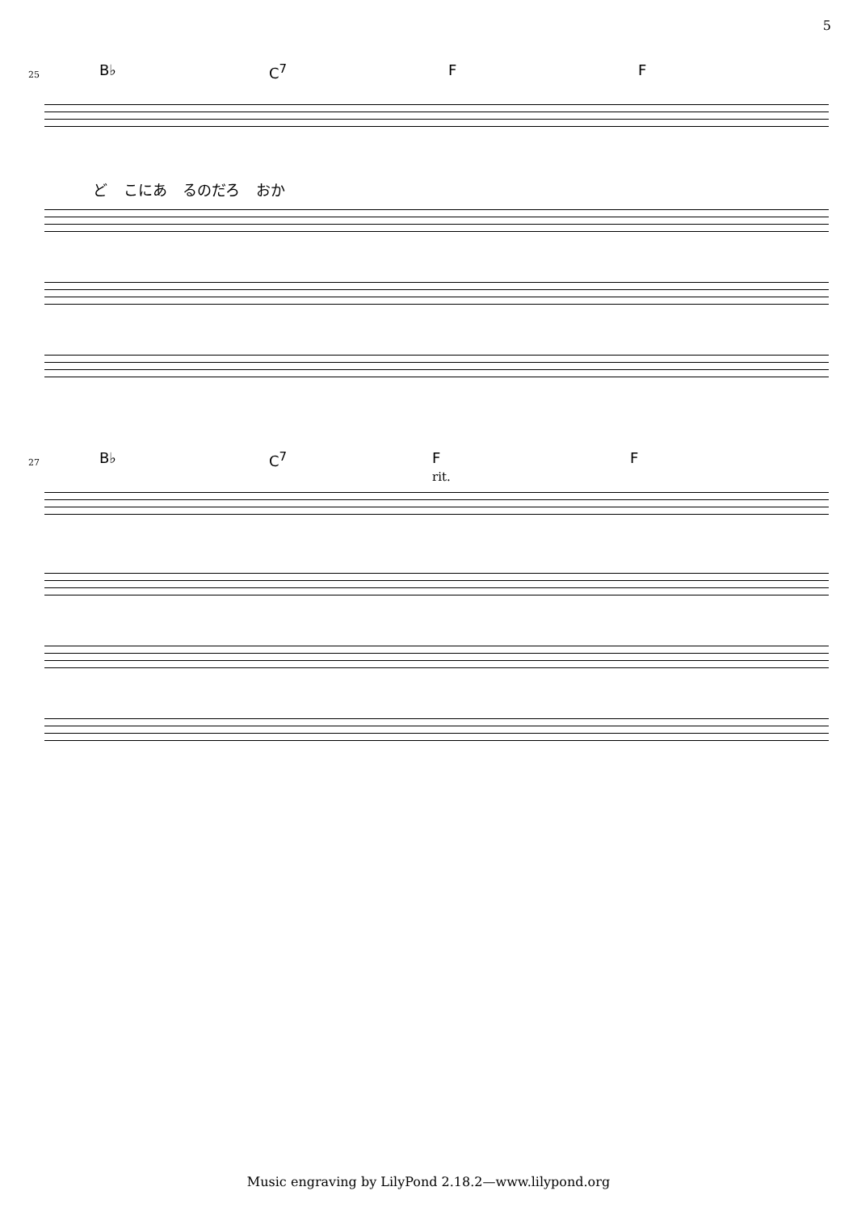5
25 B♭ C<sup>7</sup> F F
ど こにあ るのだろ おか
27 B♭ C<sup>7</sup> F F
rit.
Music engraving by LilyPond 2.18.2—www.lilypond.org